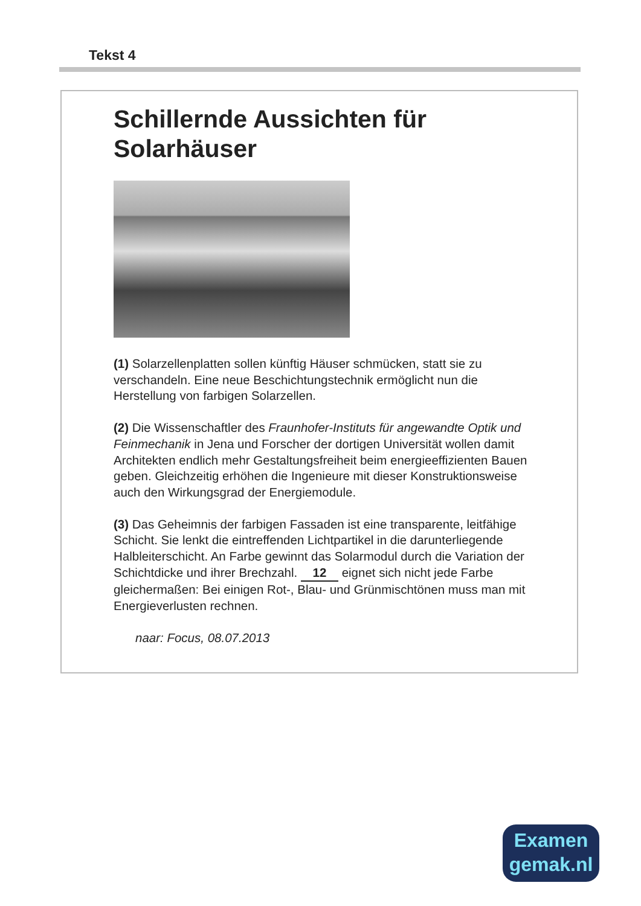Tekst 4
Schillernde Aussichten für
Solarhäuser
(1) Solarzellenplatten sollen künftig Häuser schmücken, statt sie zu verschandeln. Eine neue Beschichtungstechnik ermöglicht nun die Herstellung von farbigen Solarzellen.
(2) Die Wissenschaftler des Fraunhofer-Instituts für angewandte Optik und Feinmechanik in Jena und Forscher der dortigen Universität wollen damit Architekten endlich mehr Gestaltungsfreiheit beim energieeffizienten Bauen geben. Gleichzeitig erhöhen die Ingenieure mit dieser Konstruktionsweise auch den Wirkungsgrad der Energiemodule.
(3) Das Geheimnis der farbigen Fassaden ist eine transparente, leitfähige Schicht. Sie lenkt die eintreffenden Lichtpartikel in die darunterliegende Halbleiterschicht. An Farbe gewinnt das Solarmodul durch die Variation der Schichtdicke und ihrer Brechzahl. 12 eignet sich nicht jede Farbe gleichermaßen: Bei einigen Rot-, Blau- und Grünmischtönen muss man mit Energieverlusten rechnen.
naar: Focus, 08.07.2013
Examen
gemak.nl